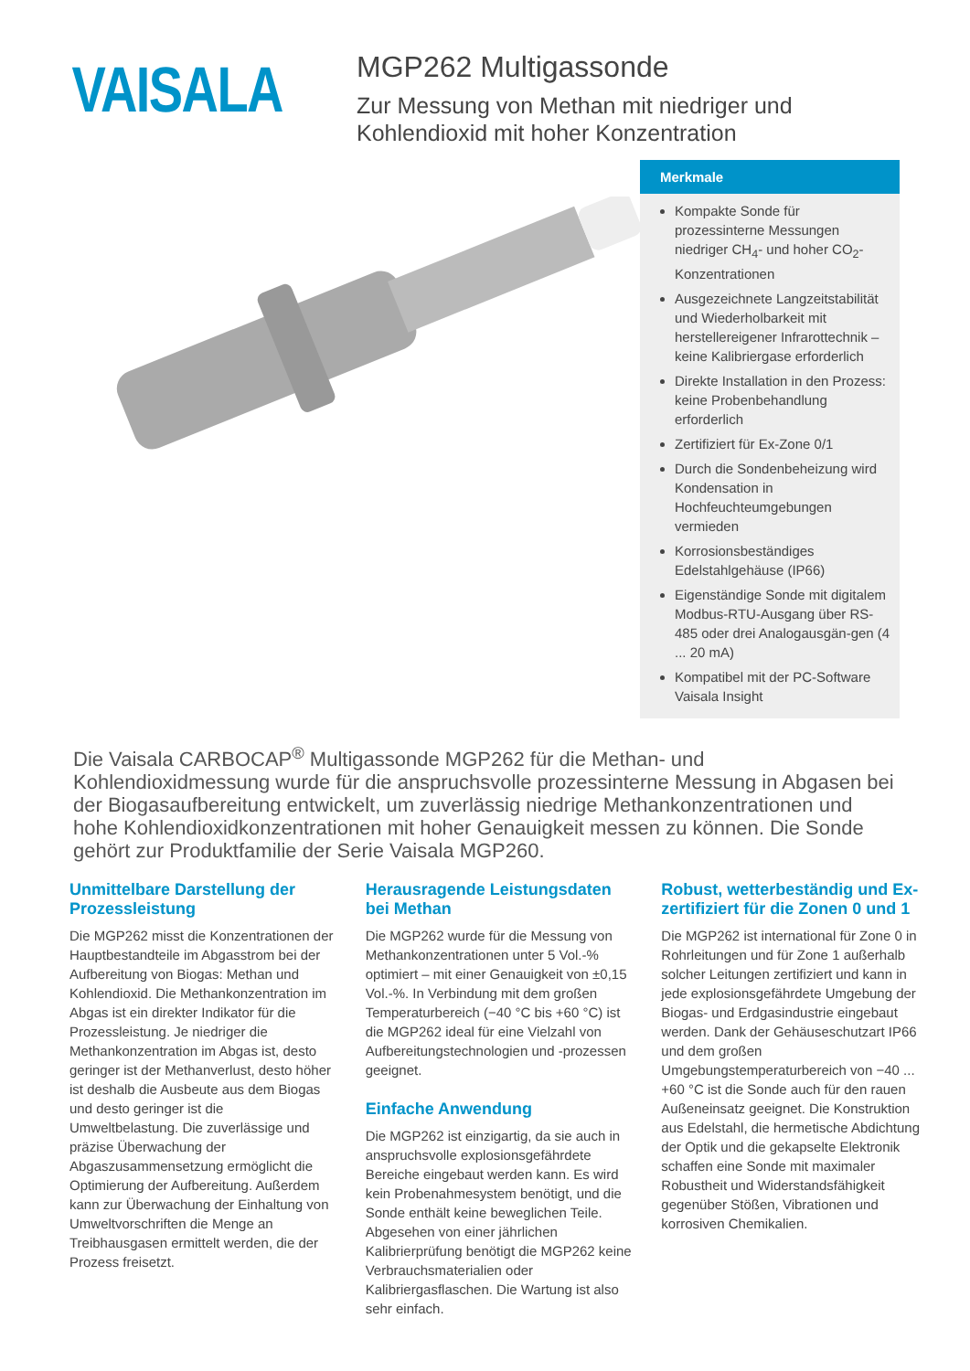VAISALA
MGP262 Multigassonde
Zur Messung von Methan mit niedriger und
Kohlendioxid mit hoher Konzentration
Merkmale
Kompakte Sonde für prozessinterne Messungen niedriger CH<sub>4</sub>- und hoher CO<sub>2</sub>-Konzentrationen
Ausgezeichnete Langzeitstabilität und Wiederholbarkeit mit herstellereigener Infrarottechnik – keine Kalibriergase erforderlich
Direkte Installation in den Prozess: keine Probenbehandlung erforderlich
Zertifiziert für Ex-Zone 0/1
Durch die Sondenbeheizung wird Kondensation in Hochfeuchteumgebungen vermieden
Korrosionsbeständiges Edelstahlgehäuse (IP66)
Eigenständige Sonde mit digitalem Modbus-RTU-Ausgang über RS-485 oder drei Analogausgän-gen (4 ... 20 mA)
Kompatibel mit der PC-Software Vaisala Insight
Die Vaisala CARBOCAP<sup>®</sup> Multigassonde MGP262 für die Methan- und Kohlendioxidmessung wurde für die anspruchsvolle prozessinterne Messung in Abgasen bei der Biogasaufbereitung entwickelt, um zuverlässig niedrige Methankonzentrationen und hohe Kohlendioxidkonzentrationen mit hoher Genauigkeit messen zu können. Die Sonde gehört zur Produktfamilie der Serie Vaisala MGP260.
Unmittelbare Darstellung der Prozessleistung
Die MGP262 misst die Konzentrationen der Hauptbestandteile im Abgasstrom bei der Aufbereitung von Biogas: Methan und Kohlendioxid. Die Methankonzentration im Abgas ist ein direkter Indikator für die Prozessleistung. Je niedriger die Methankonzentration im Abgas ist, desto geringer ist der Methanverlust, desto höher ist deshalb die Ausbeute aus dem Biogas und desto geringer ist die Umweltbelastung. Die zuverlässige und präzise Überwachung der Abgaszusammensetzung ermöglicht die Optimierung der Aufbereitung. Außerdem kann zur Überwachung der Einhaltung von Umweltvorschriften die Menge an Treibhausgasen ermittelt werden, die der Prozess freisetzt.
Herausragende Leistungsdaten bei Methan
Die MGP262 wurde für die Messung von Methankonzentrationen unter 5 Vol.-% optimiert – mit einer Genauigkeit von ±0,15 Vol.-%. In Verbindung mit dem großen Temperaturbereich (−40 °C bis +60 °C) ist die MGP262 ideal für eine Vielzahl von Aufbereitungstechnologien und -prozessen geeignet.
Einfache Anwendung
Die MGP262 ist einzigartig, da sie auch in anspruchsvolle explosionsgefährdete Bereiche eingebaut werden kann. Es wird kein Probenahmesystem benötigt, und die Sonde enthält keine beweglichen Teile. Abgesehen von einer jährlichen Kalibrierprüfung benötigt die MGP262 keine Verbrauchsmaterialien oder Kalibriergasflaschen. Die Wartung ist also sehr einfach.
Robust, wetterbeständig und Ex-zertifiziert für die Zonen 0 und 1
Die MGP262 ist international für Zone 0 in Rohrleitungen und für Zone 1 außerhalb solcher Leitungen zertifiziert und kann in jede explosionsgefährdete Umgebung der Biogas- und Erdgasindustrie eingebaut werden. Dank der Gehäuseschutzart IP66 und dem großen Umgebungstemperaturbereich von −40 ... +60 °C ist die Sonde auch für den rauen Außeneinsatz geeignet. Die Konstruktion aus Edelstahl, die hermetische Abdichtung der Optik und die gekapselte Elektronik schaffen eine Sonde mit maximaler Robustheit und Widerstandsfähigkeit gegenüber Stößen, Vibrationen und korrosiven Chemikalien.